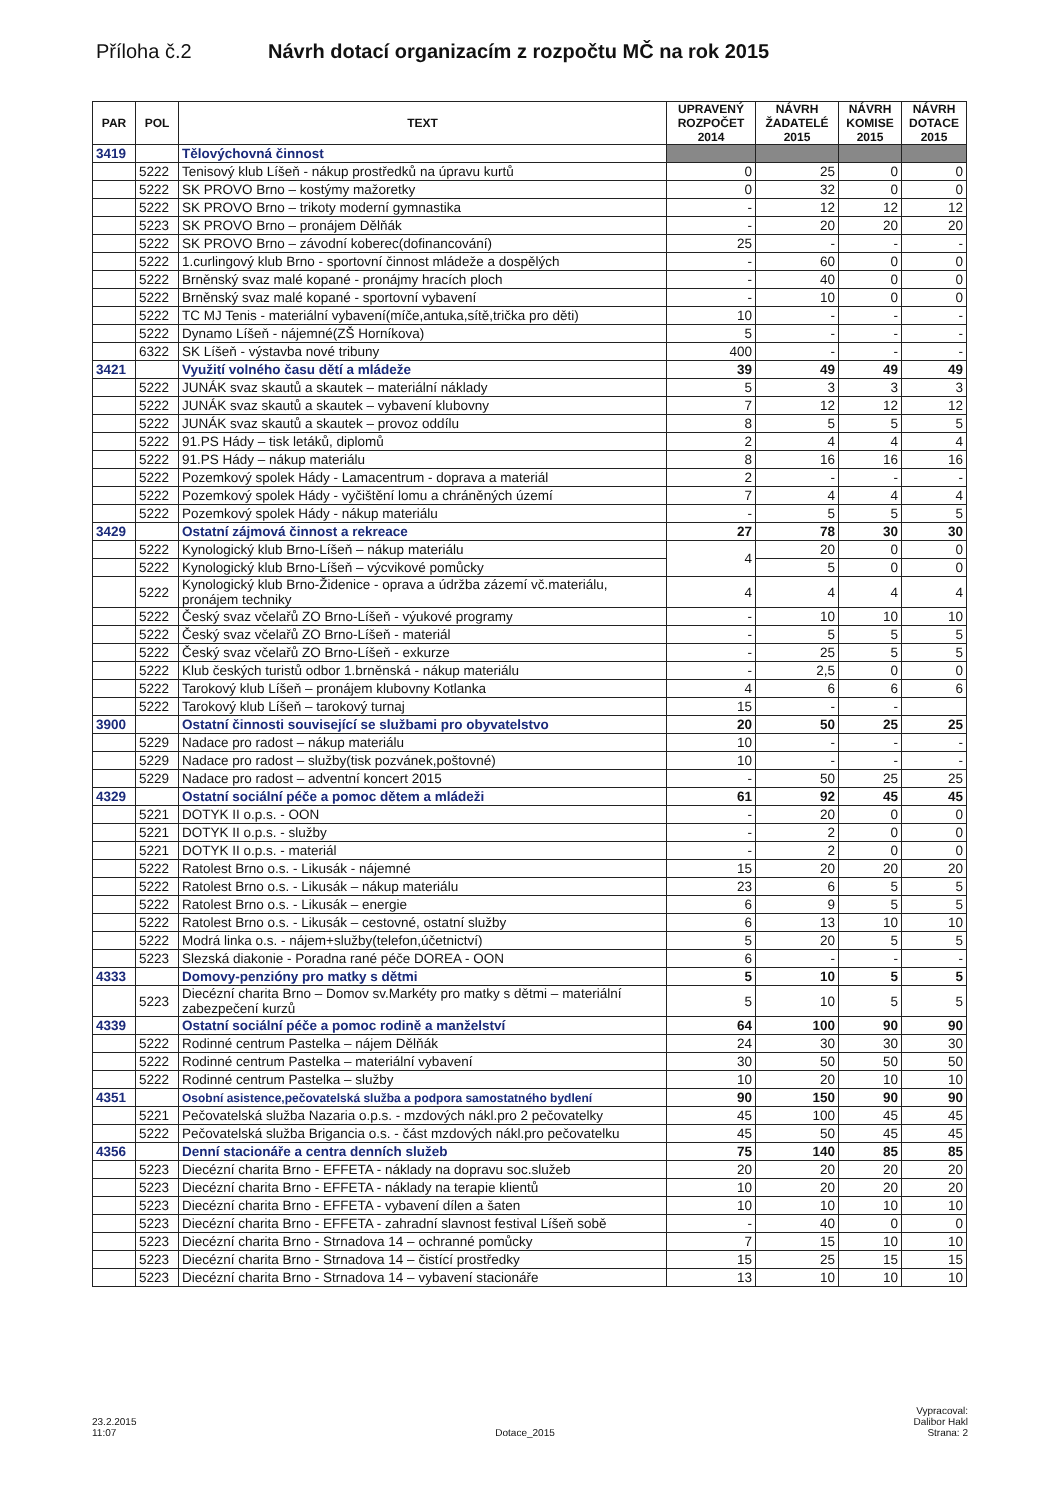Příloha č.2 Návrh dotací organizacím z rozpočtu MČ na rok 2015
| PAR | POL | TEXT | UPRAVENÝ ROZPOČET 2014 | NÁVRH ŽADATELÉ 2015 | NÁVRH KOMISE 2015 | NÁVRH DOTACE 2015 |
| --- | --- | --- | --- | --- | --- | --- |
| 3419 | | Tělovýchovná činnost | | | | |
| | 5222 | Tenisový klub Líšeň - nákup prostředků na úpravu kurtů | 0 | 25 | 0 | 0 |
| | 5222 | SK PROVO Brno – kostýmy mažoretky | 0 | 32 | 0 | 0 |
| | 5222 | SK PROVO Brno – trikoty moderní gymnastika | - | 12 | 12 | 12 |
| | 5223 | SK PROVO Brno – pronájem Dělňák | - | 20 | 20 | 20 |
| | 5222 | SK PROVO Brno – závodní koberec(dofinancování) | 25 | - | - | - |
| | 5222 | 1.curlingový klub Brno - sportovní činnost mládeže a dospělých | - | 60 | 0 | 0 |
| | 5222 | Brněnský svaz malé kopané - pronájmy hracích ploch | - | 40 | 0 | 0 |
| | 5222 | Brněnský svaz malé kopané - sportovní vybavení | - | 10 | 0 | 0 |
| | 5222 | TC MJ Tenis - materiální vybavení(míče,antuka,sítě,trička pro děti) | 10 | - | - | - |
| | 5222 | Dynamo Líšeň - nájemné(ZŠ Horníkova) | 5 | - | - | - |
| | 6322 | SK Líšeň - výstavba nové tribuny | 400 | - | - | - |
| 3421 | | Využití volného času dětí a mládeže | 39 | 49 | 49 | 49 |
| | 5222 | JUNÁK svaz skautů a skautek – materiální náklady | 5 | 3 | 3 | 3 |
| | 5222 | JUNÁK svaz skautů a skautek – vybavení klubovny | 7 | 12 | 12 | 12 |
| | 5222 | JUNÁK svaz skautů a skautek – provoz oddílu | 8 | 5 | 5 | 5 |
| | 5222 | 91.PS Hády – tisk letáků, diplomů | 2 | 4 | 4 | 4 |
| | 5222 | 91.PS Hády – nákup materiálu | 8 | 16 | 16 | 16 |
| | 5222 | Pozemkový spolek Hády - Lamacentrum - doprava a materiál | 2 | - | - | - |
| | 5222 | Pozemkový spolek Hády - vyčištění lomu a chráněných území | 7 | 4 | 4 | 4 |
| | 5222 | Pozemkový spolek Hády - nákup materiálu | - | 5 | 5 | 5 |
| 3429 | | Ostatní zájmová činnost a rekreace | 27 | 78 | 30 | 30 |
| | 5222 | Kynologický klub Brno-Líšeň – nákup materiálu | 4 | 20 | 0 | 0 |
| | 5222 | Kynologický klub Brno-Líšeň – výcvikové pomůcky | | 5 | 0 | 0 |
| | 5222 | Kynologický klub Brno-Židenice - oprava a údržba zázemí vč.materiálu, pronájem techniky | 4 | 4 | 4 | 4 |
| | 5222 | Český svaz včelařů ZO Brno-Líšeň - výukové programy | - | 10 | 10 | 10 |
| | 5222 | Český svaz včelařů ZO Brno-Líšeň - materiál | - | 5 | 5 | 5 |
| | 5222 | Český svaz včelařů ZO Brno-Líšeň - exkurze | - | 25 | 5 | 5 |
| | 5222 | Klub českých turistů odbor 1.brněnská - nákup materiálu | - | 2,5 | 0 | 0 |
| | 5222 | Tarokový klub Líšeň – pronájem klubovny Kotlanka | 4 | 6 | 6 | 6 |
| | 5222 | Tarokový klub Líšeň – tarokový turnaj | 15 | - | - | |
| 3900 | | Ostatní činnosti související se službami pro obyvatelstvo | 20 | 50 | 25 | 25 |
| | 5229 | Nadace pro radost – nákup materiálu | 10 | - | - | - |
| | 5229 | Nadace pro radost – služby(tisk pozvánek,poštovné) | 10 | - | - | - |
| | 5229 | Nadace pro radost – adventní koncert 2015 | - | 50 | 25 | 25 |
| 4329 | | Ostatní sociální péče a pomoc dětem a mládeži | 61 | 92 | 45 | 45 |
| | 5221 | DOTYK II o.p.s. - OON | - | 20 | 0 | 0 |
| | 5221 | DOTYK II o.p.s. - služby | - | 2 | 0 | 0 |
| | 5221 | DOTYK II o.p.s. - materiál | - | 2 | 0 | 0 |
| | 5222 | Ratolest Brno o.s. - Likusák - nájemné | 15 | 20 | 20 | 20 |
| | 5222 | Ratolest Brno o.s. - Likusák – nákup materiálu | 23 | 6 | 5 | 5 |
| | 5222 | Ratolest Brno o.s. - Likusák – energie | 6 | 9 | 5 | 5 |
| | 5222 | Ratolest Brno o.s. - Likusák – cestovné, ostatní služby | 6 | 13 | 10 | 10 |
| | 5222 | Modrá linka o.s. - nájem+služby(telefon,účetnictví) | 5 | 20 | 5 | 5 |
| | 5223 | Slezská diakonie - Poradna rané péče DOREA - OON | 6 | - | - | - |
| 4333 | | Domovy-penzióny pro matky s dětmi | 5 | 10 | 5 | 5 |
| | 5223 | Diecézní charita Brno – Domov sv.Markéty pro matky s dětmi – materiální zabezpečení kurzů | 5 | 10 | 5 | 5 |
| 4339 | | Ostatní sociální péče a pomoc rodině a manželství | 64 | 100 | 90 | 90 |
| | 5222 | Rodinné centrum Pastelka – nájem Dělňák | 24 | 30 | 30 | 30 |
| | 5222 | Rodinné centrum Pastelka – materiální vybavení | 30 | 50 | 50 | 50 |
| | 5222 | Rodinné centrum Pastelka – služby | 10 | 20 | 10 | 10 |
| 4351 | | Osobní asistence,pečovatelská služba a podpora samostatného bydlení | 90 | 150 | 90 | 90 |
| | 5221 | Pečovatelská služba Nazaria o.p.s. - mzdových nákl.pro 2 pečovatelky | 45 | 100 | 45 | 45 |
| | 5222 | Pečovatelská služba Brigancia o.s. - část mzdových nákl.pro pečovatelku | 45 | 50 | 45 | 45 |
| 4356 | | Denní stacionáře a centra denních služeb | 75 | 140 | 85 | 85 |
| | 5223 | Diecézní charita Brno - EFFETA - náklady na dopravu soc.služeb | 20 | 20 | 20 | 20 |
| | 5223 | Diecézní charita Brno - EFFETA - náklady na terapie klientů | 10 | 20 | 20 | 20 |
| | 5223 | Diecézní charita Brno - EFFETA - vybavení dílen a šaten | 10 | 10 | 10 | 10 |
| | 5223 | Diecézní charita Brno - EFFETA - zahradní slavnost festival Líšeň sobě | - | 40 | 0 | 0 |
| | 5223 | Diecézní charita Brno - Strnadova 14 – ochranné pomůcky | 7 | 15 | 10 | 10 |
| | 5223 | Diecézní charita Brno - Strnadova 14 – čistící prostředky | 15 | 25 | 15 | 15 |
| | 5223 | Diecézní charita Brno - Strnadova 14 – vybavení stacionáře | 13 | 10 | 10 | 10 |
23.2.2015
11:07
Dotace_2015
Vypracoval:
Dalibor Hakl
Strana: 2